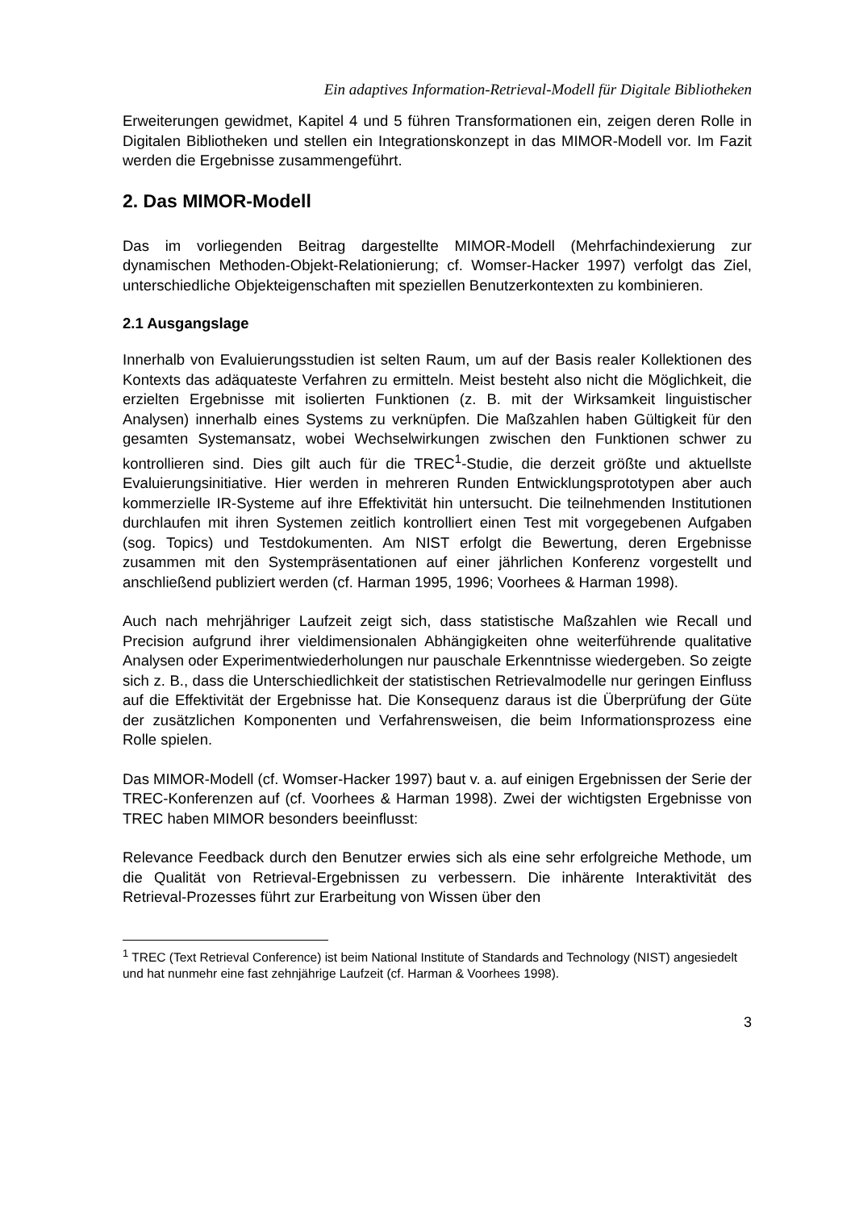Ein adaptives Information-Retrieval-Modell für Digitale Bibliotheken
Erweiterungen gewidmet, Kapitel 4 und 5 führen Transformationen ein, zeigen deren Rolle in Digitalen Bibliotheken und stellen ein Integrationskonzept in das MIMOR-Modell vor. Im Fazit werden die Ergebnisse zusammengeführt.
2. Das MIMOR-Modell
Das im vorliegenden Beitrag dargestellte MIMOR-Modell (Mehrfachindexierung zur dynamischen Methoden-Objekt-Relationierung; cf. Womser-Hacker 1997) verfolgt das Ziel, unterschiedliche Objekteigenschaften mit speziellen Benutzerkontexten zu kombinieren.
2.1 Ausgangslage
Innerhalb von Evaluierungsstudien ist selten Raum, um auf der Basis realer Kollektionen des Kontexts das adäquateste Verfahren zu ermitteln. Meist besteht also nicht die Möglichkeit, die erzielten Ergebnisse mit isolierten Funktionen (z. B. mit der Wirksamkeit linguistischer Analysen) innerhalb eines Systems zu verknüpfen. Die Maßzahlen haben Gültigkeit für den gesamten Systemansatz, wobei Wechselwirkungen zwischen den Funktionen schwer zu kontrollieren sind. Dies gilt auch für die TREC<sup>1</sup>-Studie, die derzeit größte und aktuellste Evaluierungsinitiative. Hier werden in mehreren Runden Entwicklungsprototypen aber auch kommerzielle IR-Systeme auf ihre Effektivität hin untersucht. Die teilnehmenden Institutionen durchlaufen mit ihren Systemen zeitlich kontrolliert einen Test mit vorgegebenen Aufgaben (sog. Topics) und Testdokumenten. Am NIST erfolgt die Bewertung, deren Ergebnisse zusammen mit den Systempräsentationen auf einer jährlichen Konferenz vorgestellt und anschließend publiziert werden (cf. Harman 1995, 1996; Voorhees & Harman 1998).
Auch nach mehrjähriger Laufzeit zeigt sich, dass statistische Maßzahlen wie Recall und Precision aufgrund ihrer vieldimensionalen Abhängigkeiten ohne weiterführende qualitative Analysen oder Experimentwiederholungen nur pauschale Erkenntnisse wiedergeben. So zeigte sich z. B., dass die Unterschiedlichkeit der statistischen Retrievalmodelle nur geringen Einfluss auf die Effektivität der Ergebnisse hat. Die Konsequenz daraus ist die Überprüfung der Güte der zusätzlichen Komponenten und Verfahrensweisen, die beim Informationsprozess eine Rolle spielen.
Das MIMOR-Modell (cf. Womser-Hacker 1997) baut v. a. auf einigen Ergebnissen der Serie der TREC-Konferenzen auf (cf. Voorhees & Harman 1998). Zwei der wichtigsten Ergebnisse von TREC haben MIMOR besonders beeinflusst:
Relevance Feedback durch den Benutzer erwies sich als eine sehr erfolgreiche Methode, um die Qualität von Retrieval-Ergebnissen zu verbessern. Die inhärente Interaktivität des Retrieval-Prozesses führt zur Erarbeitung von Wissen über den
<sup>1</sup> TREC (Text Retrieval Conference) ist beim National Institute of Standards and Technology (NIST) angesiedelt und hat nunmehr eine fast zehnjährige Laufzeit (cf. Harman & Voorhees 1998).
3